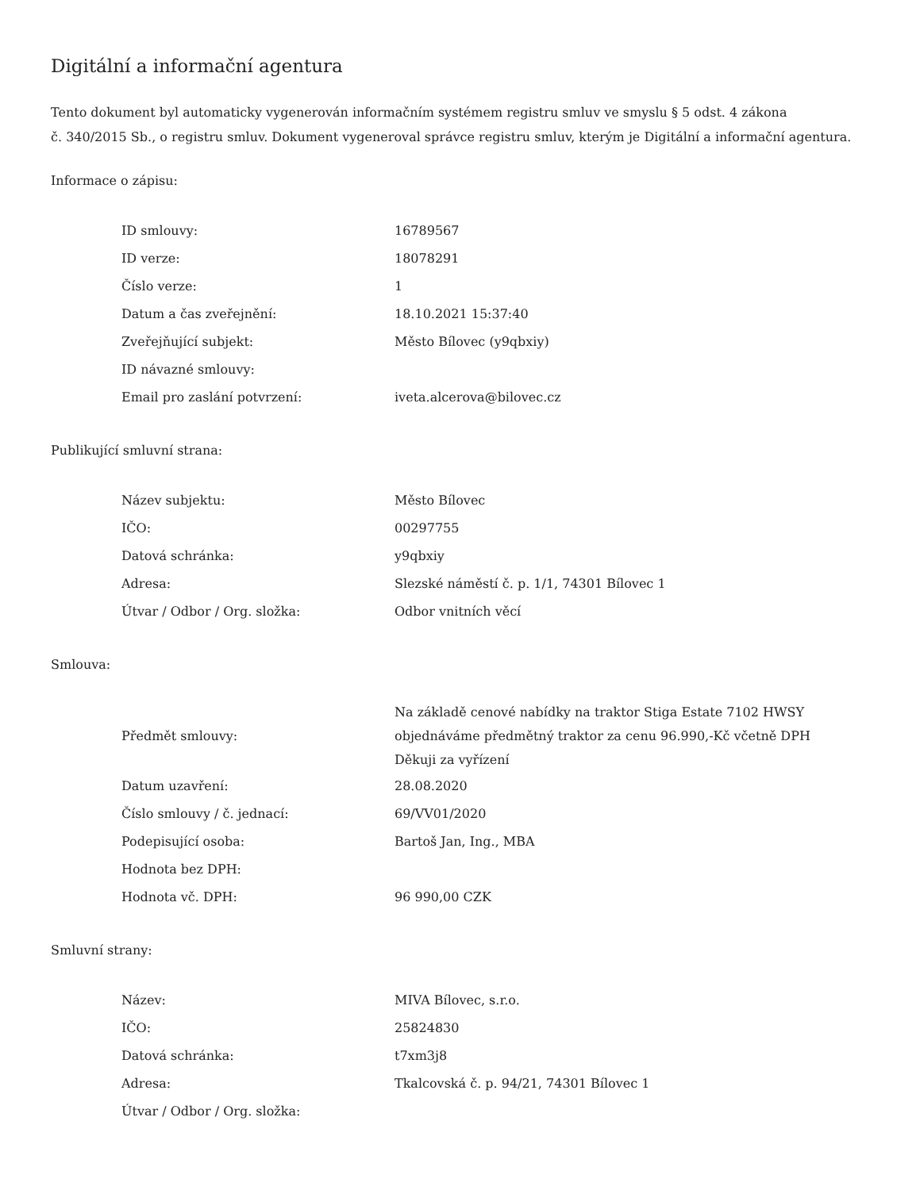Digitální a informační agentura
Tento dokument byl automaticky vygenerován informačním systémem registru smluv ve smyslu § 5 odst. 4 zákona
č. 340/2015 Sb., o registru smluv. Dokument vygeneroval správce registru smluv, kterým je Digitální a informační agentura.
Informace o zápisu:
| ID smlouvy: | 16789567 |
| ID verze: | 18078291 |
| Číslo verze: | 1 |
| Datum a čas zveřejnění: | 18.10.2021 15:37:40 |
| Zveřejňující subjekt: | Město Bílovec (y9qbxiy) |
| ID návazné smlouvy: | |
| Email pro zaslání potvrzení: | iveta.alcerova@bilovec.cz |
Publikující smluvní strana:
| Název subjektu: | Město Bílovec |
| IČO: | 00297755 |
| Datová schránka: | y9qbxiy |
| Adresa: | Slezské náměstí č. p. 1/1, 74301 Bílovec 1 |
| Útvar / Odbor / Org. složka: | Odbor vnitních věcí |
Smlouva:
| Předmět smlouvy: | Na základě cenové nabídky na traktor Stiga Estate 7102 HWSY objednáváme předmětný traktor za cenu 96.990,-Kč včetně DPH Děkuji za vyřízení |
| Datum uzavření: | 28.08.2020 |
| Číslo smlouvy / č. jednací: | 69/VV01/2020 |
| Podepisující osoba: | Bartoš Jan, Ing., MBA |
| Hodnota bez DPH: | |
| Hodnota vč. DPH: | 96 990,00 CZK |
Smluvní strany:
| Název: | MIVA Bílovec, s.r.o. |
| IČO: | 25824830 |
| Datová schránka: | t7xm3j8 |
| Adresa: | Tkalcovská č. p. 94/21, 74301 Bílovec 1 |
| Útvar / Odbor / Org. složka: | |